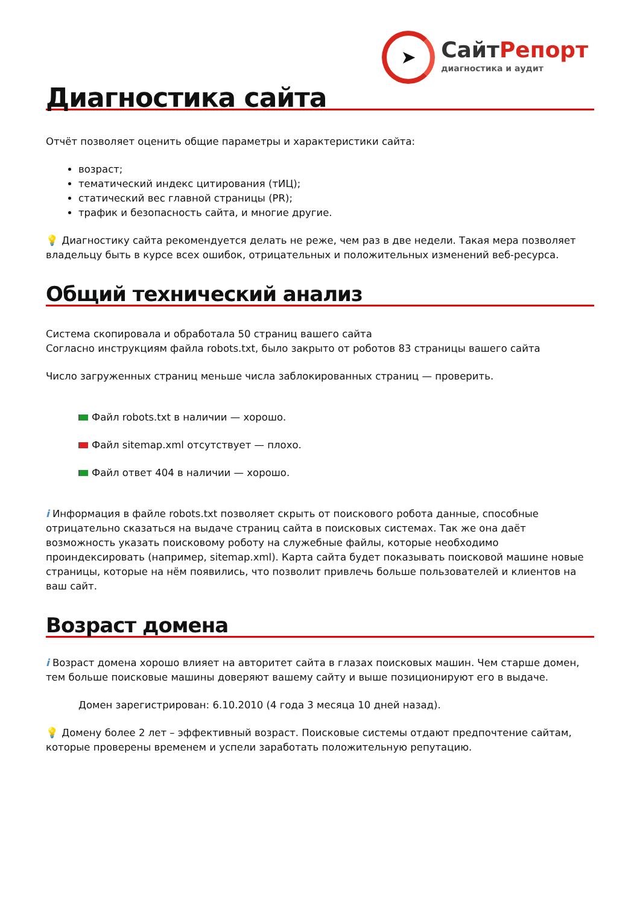➤
СайтРепорт
диагностика и аудит
Диагностика сайта
Отчёт позволяет оценить общие параметры и характеристики сайта:
возраст;
тематический индекс цитирования (тИЦ);
статический вес главной страницы (PR);
трафик и безопасность сайта, и многие другие.
💡 Диагностику сайта рекомендуется делать не реже, чем раз в две недели. Такая мера позволяет владельцу быть в курсе всех ошибок, отрицательных и положительных изменений веб-ресурса.
Общий технический анализ
Система скопировала и обработала 50 страниц вашего сайта
Согласно инструкциям файла robots.txt, было закрыто от роботов 83 страницы вашего сайта
Число загруженных страниц меньше числа заблокированных страниц — проверить.
Файл robots.txt в наличии — хорошо.
Файл sitemap.xml отсутствует — плохо.
Файл ответ 404 в наличии — хорошо.
i Информация в файле robots.txt позволяет скрыть от поискового робота данные, способные отрицательно сказаться на выдаче страниц сайта в поисковых системах. Так же она даёт возможность указать поисковому роботу на служебные файлы, которые необходимо проиндексировать (например, sitemap.xml). Карта сайта будет показывать поисковой машине новые страницы, которые на нём появились, что позволит привлечь больше пользователей и клиентов на ваш сайт.
Возраст домена
i Возраст домена хорошо влияет на авторитет сайта в глазах поисковых машин. Чем старше домен, тем больше поисковые машины доверяют вашему сайту и выше позиционируют его в выдаче.
Домен зарегистрирован: 6.10.2010 (4 года 3 месяца 10 дней назад).
💡 Домену более 2 лет – эффективный возраст. Поисковые системы отдают предпочтение сайтам, которые проверены временем и успели заработать положительную репутацию.